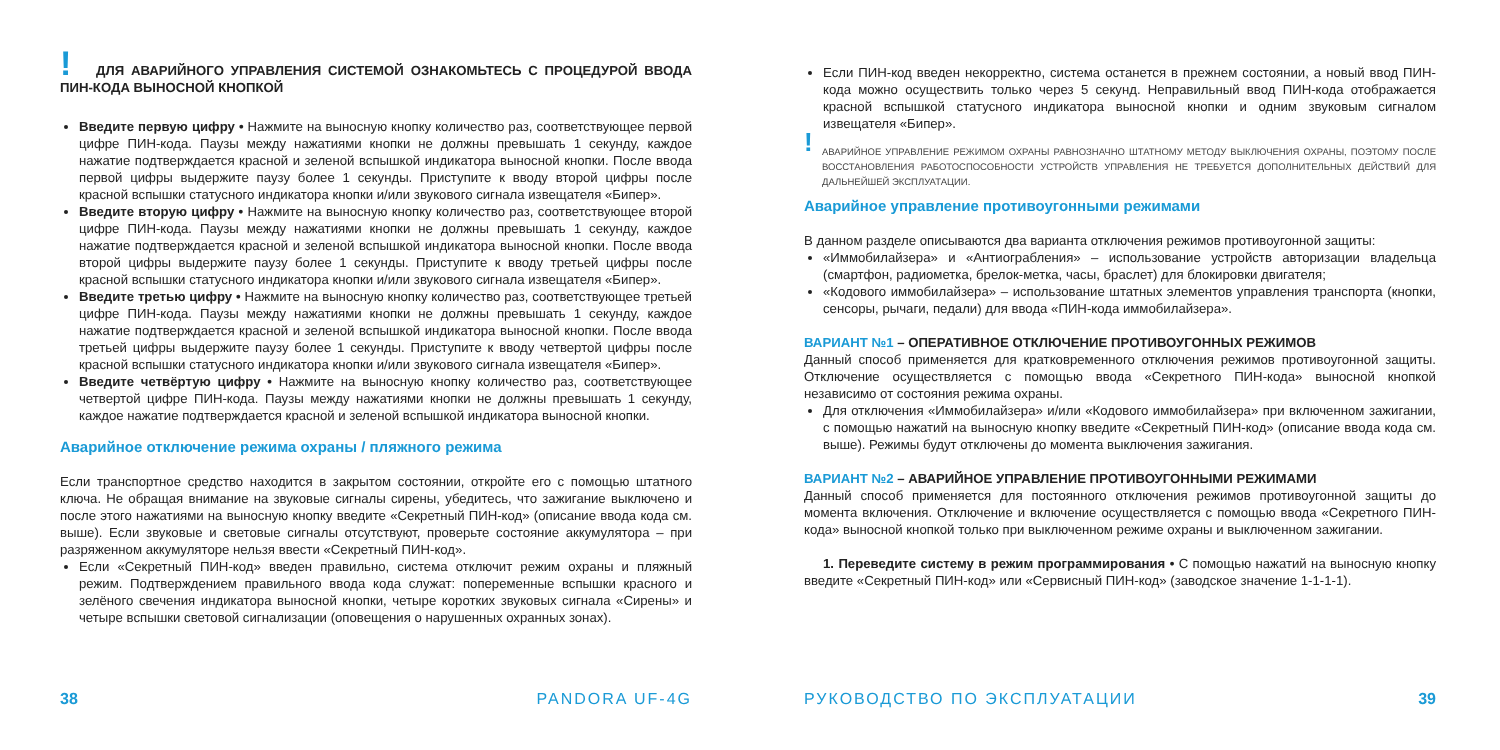!
ДЛЯ АВАРИЙНОГО УПРАВЛЕНИЯ СИСТЕМОЙ ОЗНАКОМЬТЕСЬ С ПРОЦЕДУРОЙ ВВОДА ПИН-КОДА ВЫНОСНОЙ КНОПКОЙ
Введите первую цифру • Нажмите на выносную кнопку количество раз, соответствующее первой цифре ПИН-кода. Паузы между нажатиями кнопки не должны превышать 1 секунду, каждое нажатие подтверждается красной и зеленой вспышкой индикатора выносной кнопки. После ввода первой цифры выдержите паузу более 1 секунды. Приступите к вводу второй цифры после красной вспышки статусного индикатора кнопки и/или звукового сигнала извещателя «Бипер».
Введите вторую цифру • Нажмите на выносную кнопку количество раз, соответствующее второй цифре ПИН-кода. Паузы между нажатиями кнопки не должны превышать 1 секунду, каждое нажатие подтверждается красной и зеленой вспышкой индикатора выносной кнопки. После ввода второй цифры выдержите паузу более 1 секунды. Приступите к вводу третьей цифры после красной вспышки статусного индикатора кнопки и/или звукового сигнала извещателя «Бипер».
Введите третью цифру • Нажмите на выносную кнопку количество раз, соответствующее третьей цифре ПИН-кода. Паузы между нажатиями кнопки не должны превышать 1 секунду, каждое нажатие подтверждается красной и зеленой вспышкой индикатора выносной кнопки. После ввода третьей цифры выдержите паузу более 1 секунды. Приступите к вводу четвертой цифры после красной вспышки статусного индикатора кнопки и/или звукового сигнала извещателя «Бипер».
Введите четвёртую цифру • Нажмите на выносную кнопку количество раз, соответствующее четвертой цифре ПИН-кода. Паузы между нажатиями кнопки не должны превышать 1 секунду, каждое нажатие подтверждается красной и зеленой вспышкой индикатора выносной кнопки.
Аварийное отключение режима охраны / пляжного режима
Если транспортное средство находится в закрытом состоянии, откройте его с помощью штатного ключа. Не обращая внимание на звуковые сигналы сирены, убедитесь, что зажигание выключено и после этого нажатиями на выносную кнопку введите «Секретный ПИН-код» (описание ввода кода см. выше). Если звуковые и световые сигналы отсутствуют, проверьте состояние аккумулятора – при разряженном аккумуляторе нельзя ввести «Секретный ПИН-код».
Если «Секретный ПИН-код» введен правильно, система отключит режим охраны и пляжный режим. Подтверждением правильного ввода кода служат: попеременные вспышки красного и зелёного свечения индикатора выносной кнопки, четыре коротких звуковых сигнала «Сирены» и четыре вспышки световой сигнализации (оповещения о нарушенных охранных зонах).
38 PANDORA UF-4G
Если ПИН-код введен некорректно, система останется в прежнем состоянии, а новый ввод ПИН-кода можно осуществить только через 5 секунд. Неправильный ввод ПИН-кода отображается красной вспышкой статусного индикатора выносной кнопки и одним звуковым сигналом извещателя «Бипер».
!
АВАРИЙНОЕ УПРАВЛЕНИЕ РЕЖИМОМ ОХРАНЫ РАВНОЗНАЧНО ШТАТНОМУ МЕТОДУ ВЫКЛЮЧЕНИЯ ОХРАНЫ, ПОЭТОМУ ПОСЛЕ ВОССТАНОВЛЕНИЯ РАБОТОСПОСОБНОСТИ УСТРОЙСТВ УПРАВЛЕНИЯ НЕ ТРЕБУЕТСЯ ДОПОЛНИТЕЛЬНЫХ ДЕЙСТВИЙ ДЛЯ ДАЛЬНЕЙШЕЙ ЭКСПЛУАТАЦИИ.
Аварийное управление противоугонными режимами
В данном разделе описываются два варианта отключения режимов противоугонной защиты:
«Иммобилайзера» и «Антиограбления» – использование устройств авторизации владельца (смартфон, радиометка, брелок-метка, часы, браслет) для блокировки двигателя;
«Кодового иммобилайзера» – использование штатных элементов управления транспорта (кнопки, сенсоры, рычаги, педали) для ввода «ПИН-кода иммобилайзера».
ВАРИАНТ №1 – ОПЕРАТИВНОЕ ОТКЛЮЧЕНИЕ ПРОТИВОУГОННЫХ РЕЖИМОВ
Данный способ применяется для кратковременного отключения режимов противоугонной защиты. Отключение осуществляется с помощью ввода «Секретного ПИН-кода» выносной кнопкой независимо от состояния режима охраны.
Для отключения «Иммобилайзера» и/или «Кодового иммобилайзера» при включенном зажигании, с помощью нажатий на выносную кнопку введите «Секретный ПИН-код» (описание ввода кода см. выше). Режимы будут отключены до момента выключения зажигания.
ВАРИАНТ №2 – АВАРИЙНОЕ УПРАВЛЕНИЕ ПРОТИВОУГОННЫМИ РЕЖИМАМИ
Данный способ применяется для постоянного отключения режимов противоугонной защиты до момента включения. Отключение и включение осуществляется с помощью ввода «Секретного ПИН-кода» выносной кнопкой только при выключенном режиме охраны и выключенном зажигании.
1. Переведите систему в режим программирования • С помощью нажатий на выносную кнопку введите «Секретный ПИН-код» или «Сервисный ПИН-код» (заводское значение 1-1-1-1).
РУКОВОДСТВО ПО ЭКСПЛУАТАЦИИ 39